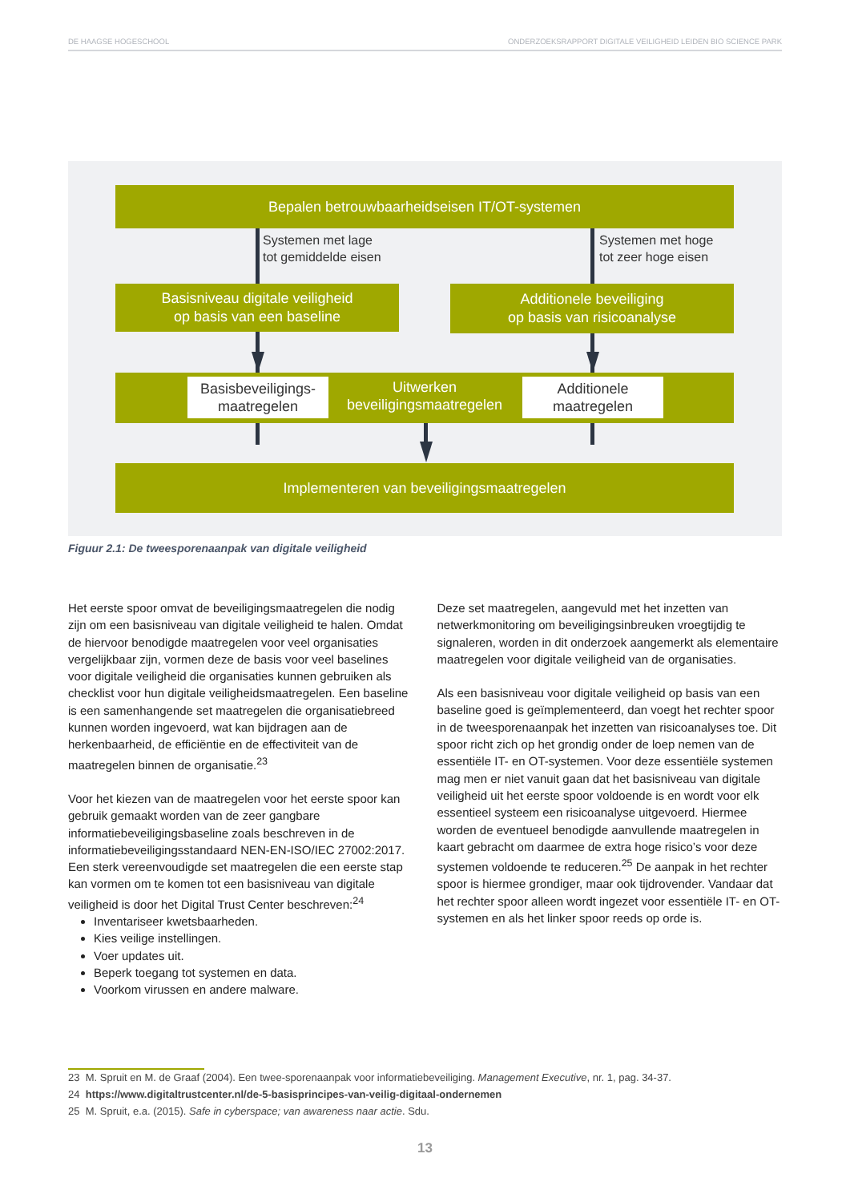DE HAAGSE HOGESCHOOL ONDERZOEKSRAPPORT DIGITALE VEILIGHEID LEIDEN BIO SCIENCE PARK
Bepalen betrouwbaarheidseisen IT/OT-systemen
Systemen met lage
tot gemiddelde eisen
Systemen met hoge
tot zeer hoge eisen
Basisniveau digitale veiligheid
op basis van een baseline
Additionele beveiliging
op basis van risicoanalyse
Uitwerken
beveiligingsmaatregelen
Basisbeveiligings-
maatregelen
Additionele
maatregelen
Implementeren van beveiligingsmaatregelen
Figuur 2.1: De tweesporenaanpak van digitale veiligheid
Het eerste spoor omvat de beveiligingsmaatregelen die nodig zijn om een basisniveau van digitale veiligheid te halen. Omdat de hiervoor benodigde maatregelen voor veel organisaties vergelijkbaar zijn, vormen deze de basis voor veel baselines voor digitale veiligheid die organisaties kunnen gebruiken als checklist voor hun digitale veiligheidsmaatregelen. Een baseline is een samenhangende set maatregelen die organisatiebreed kunnen worden ingevoerd, wat kan bijdragen aan de herkenbaarheid, de efficiëntie en de effectiviteit van de maatregelen binnen de organisatie.<sup>23</sup>
Voor het kiezen van de maatregelen voor het eerste spoor kan gebruik gemaakt worden van de zeer gangbare informatiebeveiligingsbaseline zoals beschreven in de informatiebeveiligingsstandaard NEN-EN-ISO/IEC 27002:2017. Een sterk vereenvoudigde set maatregelen die een eerste stap kan vormen om te komen tot een basisniveau van digitale veiligheid is door het Digital Trust Center beschreven:<sup>24</sup>
Inventariseer kwetsbaarheden.
Kies veilige instellingen.
Voer updates uit.
Beperk toegang tot systemen en data.
Voorkom virussen en andere malware.
Deze set maatregelen, aangevuld met het inzetten van netwerkmonitoring om beveiligingsinbreuken vroegtijdig te signaleren, worden in dit onderzoek aangemerkt als elementaire maatregelen voor digitale veiligheid van de organisaties.
Als een basisniveau voor digitale veiligheid op basis van een baseline goed is geïmplementeerd, dan voegt het rechter spoor in de tweesporenaanpak het inzetten van risicoanalyses toe. Dit spoor richt zich op het grondig onder de loep nemen van de essentiële IT- en OT-systemen. Voor deze essentiële systemen mag men er niet vanuit gaan dat het basisniveau van digitale veiligheid uit het eerste spoor voldoende is en wordt voor elk essentieel systeem een risicoanalyse uitgevoerd. Hiermee worden de eventueel benodigde aanvullende maatregelen in kaart gebracht om daarmee de extra hoge risico’s voor deze systemen voldoende te reduceren.<sup>25</sup> De aanpak in het rechter spoor is hiermee grondiger, maar ook tijdrovender. Vandaar dat het rechter spoor alleen wordt ingezet voor essentiële IT- en OT-systemen en als het linker spoor reeds op orde is.
23 M. Spruit en M. de Graaf (2004). Een twee-sporenaanpak voor informatiebeveiliging. Management Executive, nr. 1, pag. 34-37.
24 https://www.digitaltrustcenter.nl/de-5-basisprincipes-van-veilig-digitaal-ondernemen
25 M. Spruit, e.a. (2015). Safe in cyberspace; van awareness naar actie. Sdu.
13